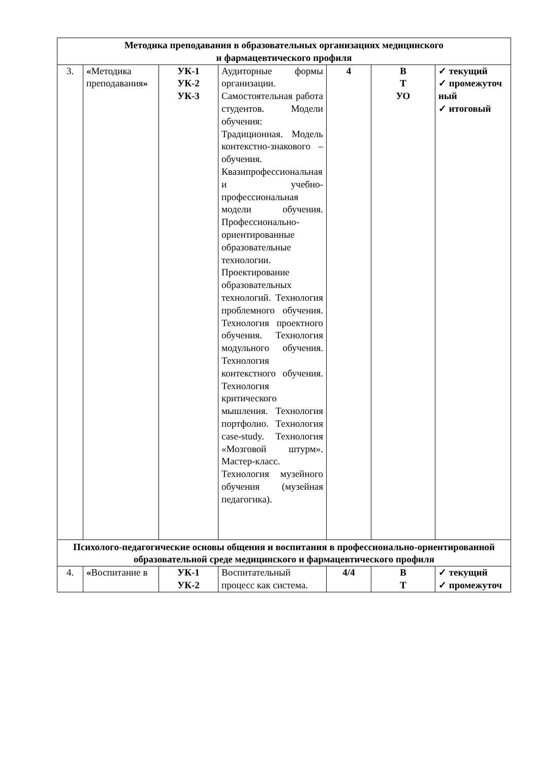| Методика преподавания в образовательных организациях медицинского и фармацевтического профиля | | | | | | |
| 3. | « Методика преподавания » | УК-1 УК-2 УК-3 | Аудиторные формы организации. Самостоятельная работа студентов. Модели обучения: Традиционная. Модель контекстно-знакового – обучения. Квазипрофессиональная и учебно-профессиональная модели обучения. Профессионально-ориентированные образовательные технологии. Проектирование образовательных технологий. Технология проблемного обучения. Технология проектного обучения. Технология модульного обучения. Технология контекстного обучения. Технология критического мышления. Технология портфолио. Технология case-study. Технология «Мозговой штурм». Мастер-класс. Технология музейного обучения (музейная педагогика). | 4 | В Т УО | ✓ текущий ✓ промежуточ ный ✓ итоговый |
| Психолого-педагогические основы общения и воспитания в профессионально-ориентированной образовательной среде медицинского и фармацевтического профиля | | | | | | |
| 4. | « Воспитание в | УК-1 УК-2 | Воспитательный процесс как система. | 4/4 | В Т | ✓ текущий ✓ промежуточ |